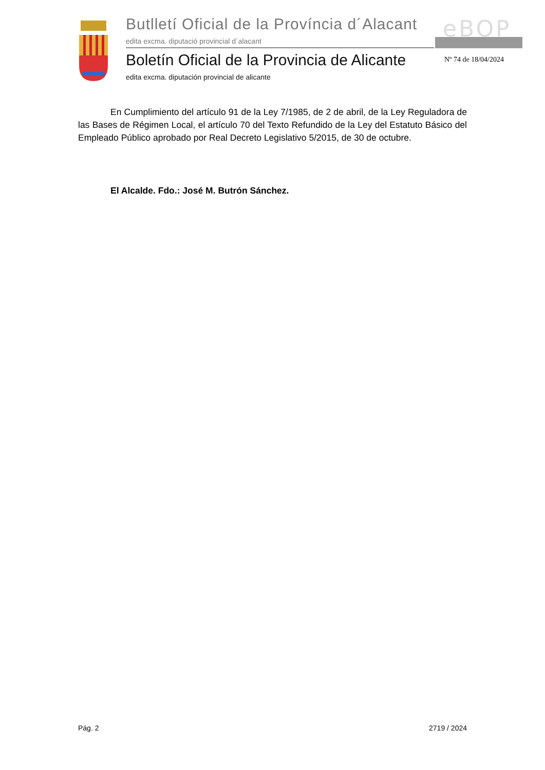Butlletí Oficial de la Província d´Alacant
edita excma. diputació provincial d´alacant
eBOP
Boletín Oficial de la Provincia de Alicante
edita excma. diputación provincial de alicante
Nº 74 de 18/04/2024
En Cumplimiento del artículo 91 de la Ley 7/1985, de 2 de abril, de la Ley Reguladora de las Bases de Régimen Local, el artículo 70 del Texto Refundido de la Ley del Estatuto Básico del Empleado Público aprobado por Real Decreto Legislativo 5/2015, de 30 de octubre.
El Alcalde. Fdo.: José M. Butrón Sánchez.
Pág. 2 2719 / 2024